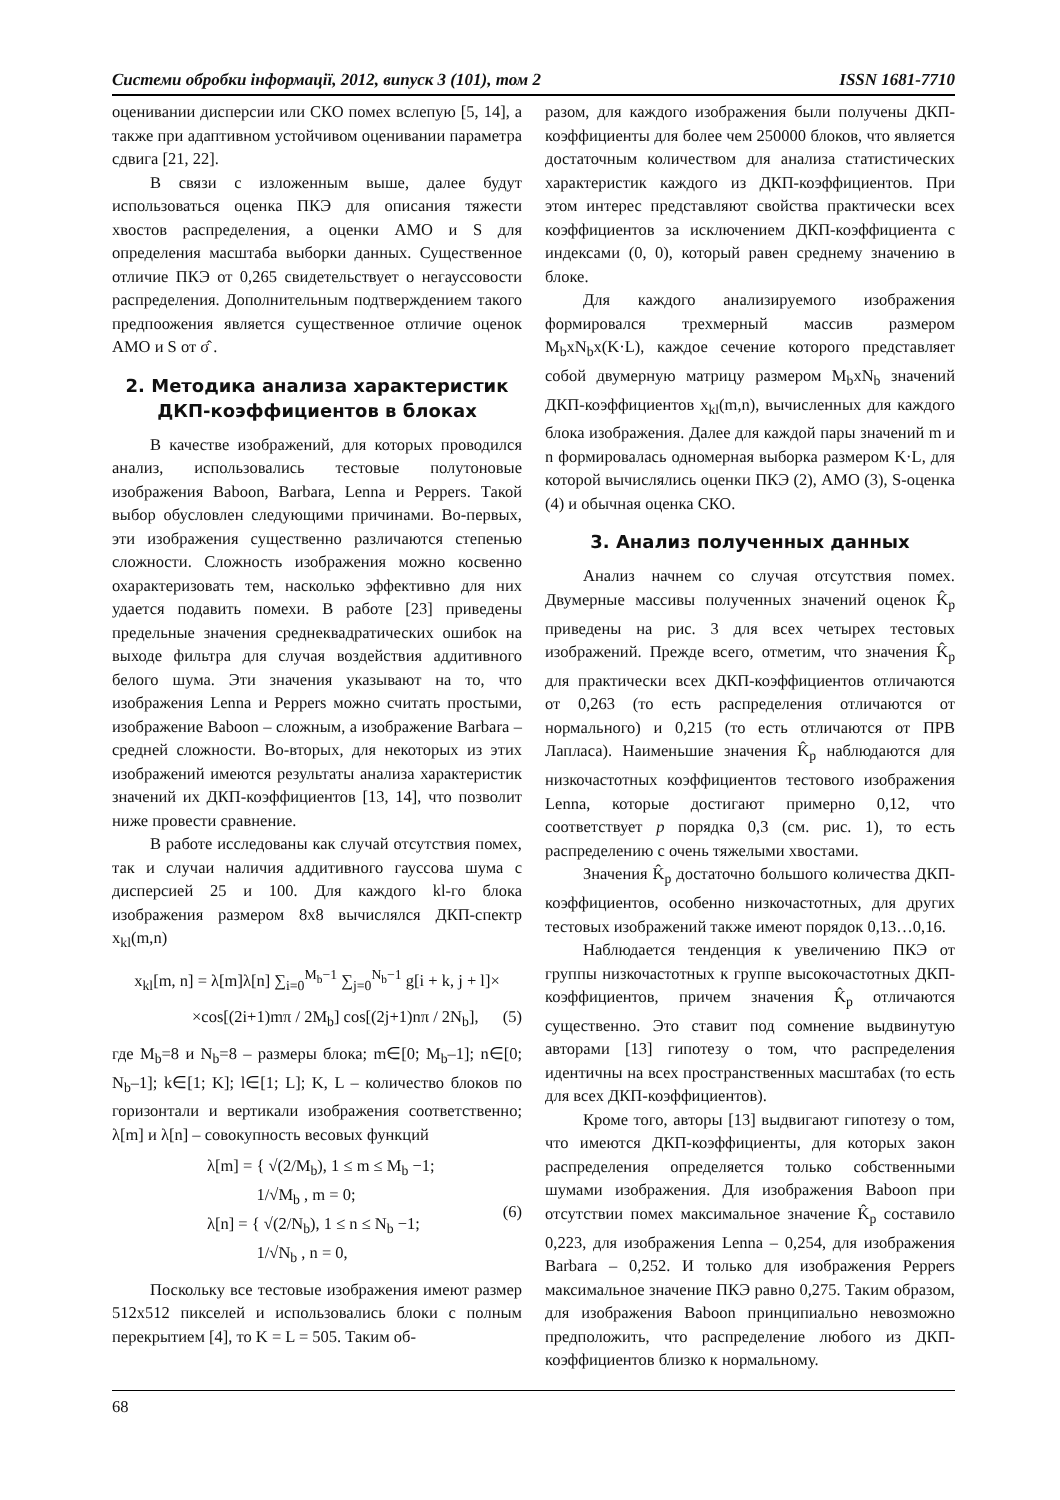Системи обробки інформації, 2012, випуск 3 (101), том 2 ISSN 1681-7710
оценивании дисперсии или СКО помех вслепую [5, 14], а также при адаптивном устойчивом оценивании параметра сдвига [21, 22].
В связи с изложенным выше, далее будут использоваться оценка ПКЭ для описания тяжести хвостов распределения, а оценки АМО и S для определения масштаба выборки данных. Существенное отличие ПКЭ от 0,265 свидетельствует о негауссовости распределения. Дополнительным подтверждением такого предпоожения является существенное отличие оценок АМО и S от σ̂ .
2. Методика анализа характеристик ДКП-коэффициентов в блоках
В качестве изображений, для которых проводился анализ, использовались тестовые полутоновые изображения Baboon, Barbara, Lenna и Peppers. Такой выбор обусловлен следующими причинами. Во-первых, эти изображения существенно различаются степенью сложности. Сложность изображения можно косвенно охарактеризовать тем, насколько эффективно для них удается подавить помехи. В работе [23] приведены предельные значения среднеквадратических ошибок на выходе фильтра для случая воздействия аддитивного белого шума. Эти значения указывают на то, что изображения Lenna и Peppers можно считать простыми, изображение Baboon – сложным, а изображение Barbara – средней сложности. Во-вторых, для некоторых из этих изображений имеются результаты анализа характеристик значений их ДКП-коэффициентов [13, 14], что позволит ниже провести сравнение.
В работе исследованы как случай отсутствия помех, так и случаи наличия аддитивного гауссова шума с дисперсией 25 и 100. Для каждого kl-го блока изображения размером 8x8 вычислялся ДКП-спектр x<sub>kl</sub>(m,n)
x<sub>kl</sub>[m, n] = λ[m]λ[n] ∑<sub>i=0</sub><sup>M<sub>b</sub>−1</sup> ∑<sub>j=0</sub><sup>N<sub>b</sub>−1</sup> g[i + k, j + l]×
×cos[(2i+1)mπ / 2M<sub>b</sub>] cos[(2j+1)nπ / 2N<sub>b</sub>], (5)
где M<sub>b</sub>=8 и N<sub>b</sub>=8 – размеры блока; m∈[0; M<sub>b</sub>–1]; n∈[0; N<sub>b</sub>–1]; k∈[1; K]; l∈[1; L]; K, L – количество блоков по горизонтали и вертикали изображения соответственно; λ[m] и λ[n] – совокупность весовых функций
λ[m] = { √(2/M<sub>b</sub>), 1 ≤ m ≤ M<sub>b</sub> −1;
1/√M<sub>b</sub> , m = 0;
λ[n] = { √(2/N<sub>b</sub>), 1 ≤ n ≤ N<sub>b</sub> −1;
1/√N<sub>b</sub> , n = 0, (6)
Поскольку все тестовые изображения имеют размер 512x512 пикселей и использовались блоки с полным перекрытием [4], то K = L = 505. Таким об-
разом, для каждого изображения были получены ДКП-коэффициенты для более чем 250000 блоков, что является достаточным количеством для анализа статистических характеристик каждого из ДКП-коэффициентов. При этом интерес представляют свойства практически всех коэффициентов за исключением ДКП-коэффициента с индексами (0, 0), который равен среднему значению в блоке.
Для каждого анализируемого изображения формировался трехмерный массив размером M<sub>b</sub>xN<sub>b</sub>x(K·L), каждое сечение которого представляет собой двумерную матрицу размером M<sub>b</sub>xN<sub>b</sub> значений ДКП-коэффициентов x<sub>kl</sub>(m,n), вычисленных для каждого блока изображения. Далее для каждой пары значений m и n формировалась одномерная выборка размером K·L, для которой вычислялись оценки ПКЭ (2), АМО (3), S-оценка (4) и обычная оценка СКО.
3. Анализ полученных данных
Анализ начнем со случая отсутствия помех. Двумерные массивы полученных значений оценок K̂<sub>p</sub> приведены на рис. 3 для всех четырех тестовых изображений. Прежде всего, отметим, что значения K̂<sub>p</sub> для практически всех ДКП-коэффициентов отличаются от 0,263 (то есть распределения отличаются от нормального) и 0,215 (то есть отличаются от ПРВ Лапласа). Наименьшие значения K̂<sub>p</sub> наблюдаются для низкочастотных коэффициентов тестового изображения Lenna, которые достигают примерно 0,12, что соответствует p порядка 0,3 (см. рис. 1), то есть распределению с очень тяжелыми хвостами.
Значения K̂<sub>p</sub> достаточно большого количества ДКП-коэффициентов, особенно низкочастотных, для других тестовых изображений также имеют порядок 0,13…0,16.
Наблюдается тенденция к увеличению ПКЭ от группы низкочастотных к группе высокочастотных ДКП-коэффициентов, причем значения K̂<sub>p</sub> отличаются существенно. Это ставит под сомнение выдвинутую авторами [13] гипотезу о том, что распределения идентичны на всех пространственных масштабах (то есть для всех ДКП-коэффициентов).
Кроме того, авторы [13] выдвигают гипотезу о том, что имеются ДКП-коэффициенты, для которых закон распределения определяется только собственными шумами изображения. Для изображения Baboon при отсутствии помех максимальное значение K̂<sub>p</sub> составило 0,223, для изображения Lenna – 0,254, для изображения Barbara – 0,252. И только для изображения Peppers максимальное значение ПКЭ равно 0,275. Таким образом, для изображения Baboon принципиально невозможно предположить, что распределение любого из ДКП-коэффициентов близко к нормальному.
68